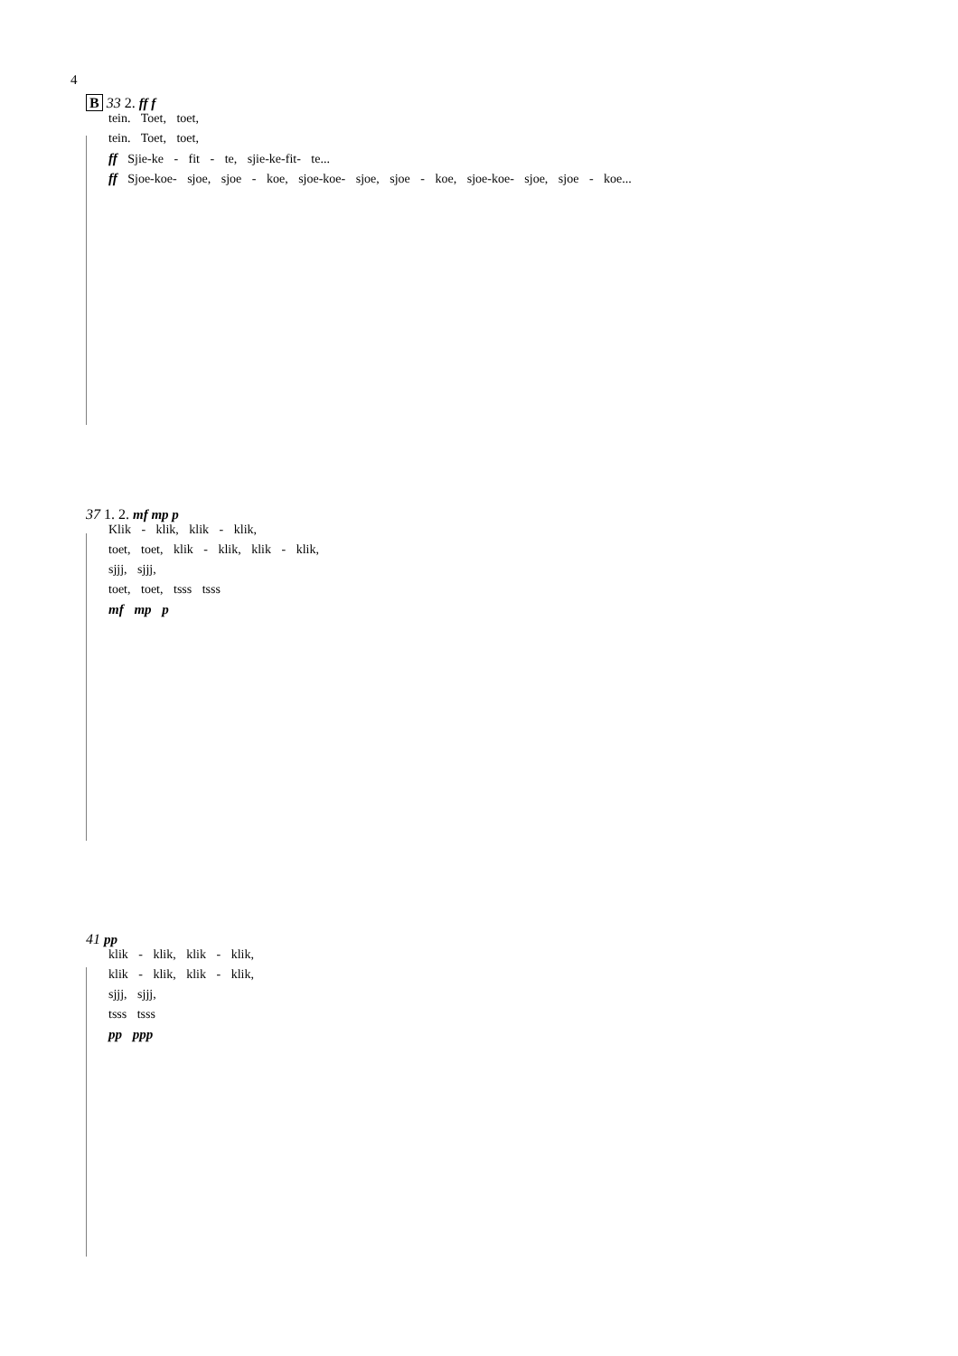4
B 33 2. ff f
tein. Toet, toet,
tein. Toet, toet,
ff Sjie-ke - fit - te, sjie-ke-fit- te...
ff Sjoe-koe- sjoe, sjoe - koe, sjoe-koe- sjoe, sjoe - koe, sjoe-koe- sjoe, sjoe - koe...
37 1. 2. mf mp p
Klik - klik, klik - klik,
toet, toet, klik - klik, klik - klik,
sjjj, sjjj,
toet, toet, tsss tsss
mf mp p
41 pp
klik - klik, klik - klik,
klik - klik, klik - klik,
sjjj, sjjj,
tsss tsss
pp ppp